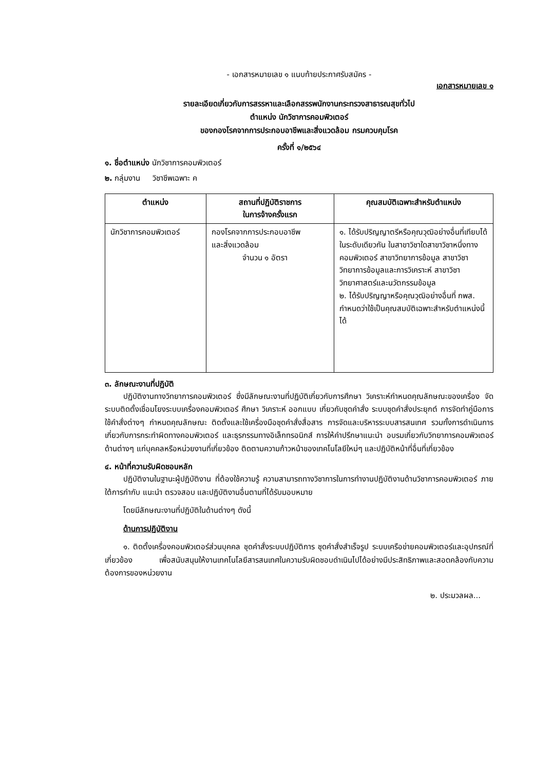- เอกสารหมายเลข ๑ แนบท้ายประกาศรับสมัคร -
เอกสารหมายเลข ๑
รายละเอียดเกี่ยวกับการสรรหาและเลือกสรรพนักงานกระทรวงสาธารณสุขทั่วไป
ตำแหน่ง นักวิชาการคอมพิวเตอร์
ของกองโรคจากการประกอบอาชีพและสิ่งแวดล้อม กรมควบคุมโรค
ครั้งที่ ๑/๒๕๖๔
๑. ชื่อตำแหน่ง นักวิชาการคอมพิวเตอร์
๒. กลุ่มงาน วิชาชีพเฉพาะ ค
| ตำแหน่ง | สถานที่ปฏิบัติราชการ ในการจ้างครั้งแรก | คุณสมบัติเฉพาะสำหรับตำแหน่ง |
| --- | --- | --- |
| นักวิชาการคอมพิวเตอร์ | กองโรคจากการประกอบอาชีพ และสิ่งแวดล้อม จำนวน ๑ อัตรา | ๑. ได้รับปริญญาตรีหรือคุณวุฒิอย่างอื่นที่เทียบได้ในระดับเดียวกัน ในสาขาวิชาใดสาขาวิชาหนึ่งทางคอมพิวเตอร์ สาขาวิทยาการข้อมูล สาขาวิชาวิทยาการข้อมูลและการวิเคราะห์ สาขาวิชาวิทยาศาสตร์และนวัตกรรมข้อมูล ๒. ได้รับปริญญาหรือคุณวุฒิอย่างอื่นที่ กพส. กำหนดว่าใช้เป็นคุณสมบัติเฉพาะสำหรับตำแหน่งนี้ได้ |
๓. ลักษณะงานที่ปฏิบัติ
ปฏิบัติงานทางวิทยาการคอมพิวเตอร์ ซึ่งมีลักษณะงานที่ปฏิบัติเกี่ยวกับการศึกษา วิเคราะห์กำหนดคุณลักษณะของเครื่อง จัดระบบติดตั้งเชื่อมโยงระบบเครื่องคอมพิวเตอร์ ศึกษา วิเคราะห์ ออกแบบ เกี่ยวกับชุดคำสั่ง ระบบชุดคำสั่งประยุกต์ การจัดทำคู่มือการใช้คำสั่งต่างๆ กำหนดคุณลักษณะ ติดตั้งและใช้เครื่องมือชุดคำสั่งสื่อสาร การจัดและบริหารระบบสารสนเทศ รวมทั้งการดำเนินการเกี่ยวกับการกระทำผิดทางคอมพิวเตอร์ และธุรกรรมทางอิเล็กทรอนิกส์ การให้คำปรึกษาแนะนำ อบรมเกี่ยวกับวิทยาการคอมพิวเตอร์ด้านต่างๆ แก่บุคคลหรือหน่วยงานที่เกี่ยวข้อง ติดตามความก้าวหน้าของเทคโนโลยีใหม่ๆ และปฏิบัติหน้าที่อื่นที่เกี่ยวข้อง
๔. หน้าที่ความรับผิดชอบหลัก
ปฏิบัติงานในฐานะผู้ปฏิบัติงาน ที่ต้องใช้ความรู้ ความสามารถทางวิชาการในการทำงานปฏิบัติงานด้านวิชาการคอมพิวเตอร์ ภายใต้การกำกับ แนะนำ ตรวจสอบ และปฏิบัติงานอื่นตามที่ได้รับมอบหมาย
โดยมีลักษณะงานที่ปฏิบัติในด้านต่างๆ ดังนี้
ด้านการปฏิบัติงาน
๑. ติดตั้งเครื่องคอมพิวเตอร์ส่วนบุคคล ชุดคำสั่งระบบปฏิบัติการ ชุดคำสั่งสำเร็จรูป ระบบเครือข่ายคอมพิวเตอร์และอุปกรณ์ที่เกี่ยวข้อง เพื่อสนับสนุนให้งานเทคโนโลยีสารสนเทศในความรับผิดชอบดำเนินไปได้อย่างมีประสิทธิภาพและสอดคล้องกับความต้องการของหน่วยงาน
๒. ประมวลผล...